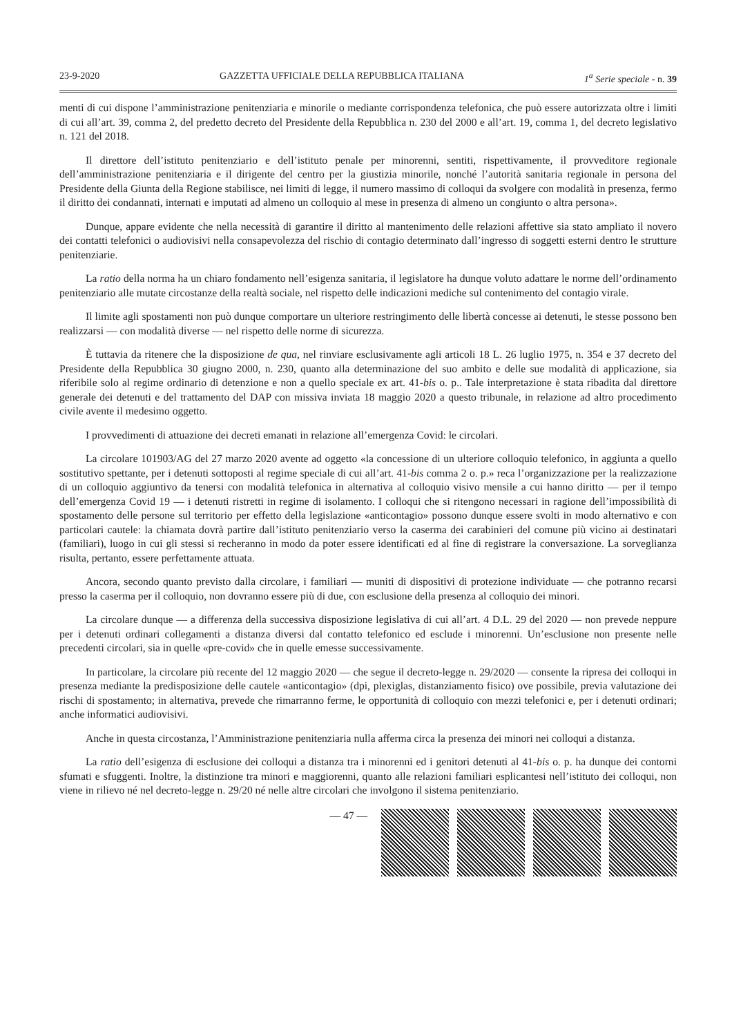23-9-2020 GAZZETTA UFFICIALE DELLA REPUBBLICA ITALIANA 1<sup>a</sup> Serie speciale - n. 39
menti di cui dispone l’amministrazione penitenziaria e minorile o mediante corrispondenza telefonica, che può essere autorizzata oltre i limiti di cui all’art. 39, comma 2, del predetto decreto del Presidente della Repubblica n. 230 del 2000 e all’art. 19, comma 1, del decreto legislativo n. 121 del 2018.
Il direttore dell’istituto penitenziario e dell’istituto penale per minorenni, sentiti, rispettivamente, il provveditore regionale dell’amministrazione penitenziaria e il dirigente del centro per la giustizia minorile, nonché l’autorità sanitaria regionale in persona del Presidente della Giunta della Regione stabilisce, nei limiti di legge, il numero massimo di colloqui da svolgere con modalità in presenza, fermo il diritto dei condannati, internati e imputati ad almeno un colloquio al mese in presenza di almeno un congiunto o altra persona».
Dunque, appare evidente che nella necessità di garantire il diritto al mantenimento delle relazioni affettive sia stato ampliato il novero dei contatti telefonici o audiovisivi nella consapevolezza del rischio di contagio determinato dall’ingresso di soggetti esterni dentro le strutture penitenziarie.
La ratio della norma ha un chiaro fondamento nell’esigenza sanitaria, il legislatore ha dunque voluto adattare le norme dell’ordinamento penitenziario alle mutate circostanze della realtà sociale, nel rispetto delle indicazioni mediche sul contenimento del contagio virale.
Il limite agli spostamenti non può dunque comportare un ulteriore restringimento delle libertà concesse ai detenuti, le stesse possono ben realizzarsi — con modalità diverse — nel rispetto delle norme di sicurezza.
È tuttavia da ritenere che la disposizione de qua, nel rinviare esclusivamente agli articoli 18 L. 26 luglio 1975, n. 354 e 37 decreto del Presidente della Repubblica 30 giugno 2000, n. 230, quanto alla determinazione del suo ambito e delle sue modalità di applicazione, sia riferibile solo al regime ordinario di detenzione e non a quello speciale ex art. 41-bis o. p.. Tale interpretazione è stata ribadita dal direttore generale dei detenuti e del trattamento del DAP con missiva inviata 18 maggio 2020 a questo tribunale, in relazione ad altro procedimento civile avente il medesimo oggetto.
I provvedimenti di attuazione dei decreti emanati in relazione all’emergenza Covid: le circolari.
La circolare 101903/AG del 27 marzo 2020 avente ad oggetto «la concessione di un ulteriore colloquio telefonico, in aggiunta a quello sostitutivo spettante, per i detenuti sottoposti al regime speciale di cui all’art. 41-bis comma 2 o. p.» reca l’organizzazione per la realizzazione di un colloquio aggiuntivo da tenersi con modalità telefonica in alternativa al colloquio visivo mensile a cui hanno diritto — per il tempo dell’emergenza Covid 19 — i detenuti ristretti in regime di isolamento. I colloqui che si ritengono necessari in ragione dell’impossibilità di spostamento delle persone sul territorio per effetto della legislazione «anticontagio» possono dunque essere svolti in modo alternativo e con particolari cautele: la chiamata dovrà partire dall’istituto penitenziario verso la caserma dei carabinieri del comune più vicino ai destinatari (familiari), luogo in cui gli stessi si recheranno in modo da poter essere identificati ed al fine di registrare la conversazione. La sorveglianza risulta, pertanto, essere perfettamente attuata.
Ancora, secondo quanto previsto dalla circolare, i familiari — muniti di dispositivi di protezione individuate — che potranno recarsi presso la caserma per il colloquio, non dovranno essere più di due, con esclusione della presenza al colloquio dei minori.
La circolare dunque — a differenza della successiva disposizione legislativa di cui all’art. 4 D.L. 29 del 2020 — non prevede neppure per i detenuti ordinari collegamenti a distanza diversi dal contatto telefonico ed esclude i minorenni. Un’esclusione non presente nelle precedenti circolari, sia in quelle «pre-covid» che in quelle emesse successivamente.
In particolare, la circolare più recente del 12 maggio 2020 — che segue il decreto-legge n. 29/2020 — consente la ripresa dei colloqui in presenza mediante la predisposizione delle cautele «anticontagio» (dpi, plexiglas, distanziamento fisico) ove possibile, previa valutazione dei rischi di spostamento; in alternativa, prevede che rimarranno ferme, le opportunità di colloquio con mezzi telefonici e, per i detenuti ordinari; anche informatici audiovisivi.
Anche in questa circostanza, l’Amministrazione penitenziaria nulla afferma circa la presenza dei minori nei colloqui a distanza.
La ratio dell’esigenza di esclusione dei colloqui a distanza tra i minorenni ed i genitori detenuti al 41-bis o. p. ha dunque dei contorni sfumati e sfuggenti. Inoltre, la distinzione tra minori e maggiorenni, quanto alle relazioni familiari esplicantesi nell’istituto dei colloqui, non viene in rilievo né nel decreto-legge n. 29/20 né nelle altre circolari che involgono il sistema penitenziario.
— 47 —